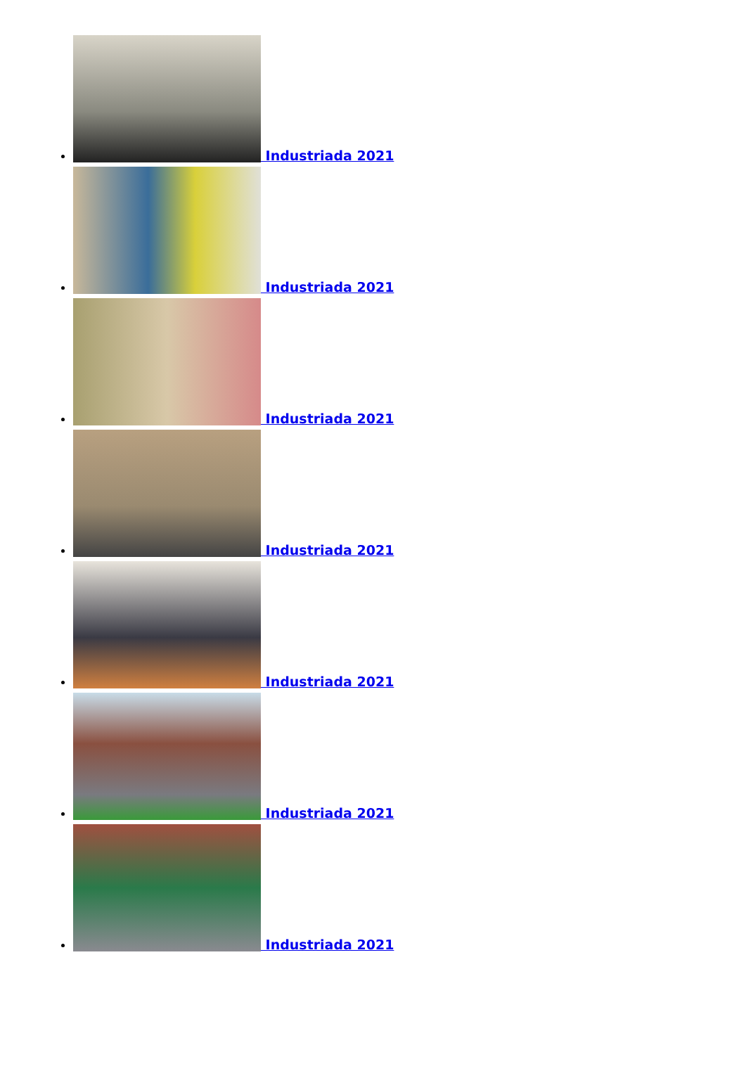Industriada 2021
Industriada 2021
Industriada 2021
Industriada 2021
Industriada 2021
Industriada 2021
Industriada 2021